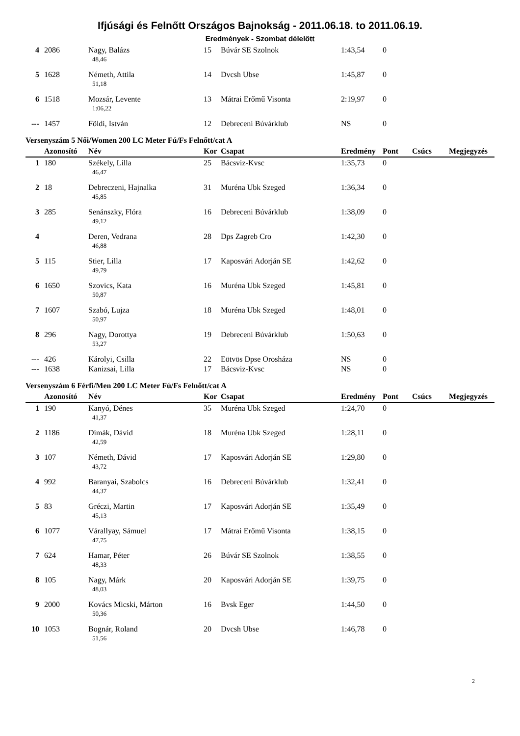Ifjúsági és Felnőtt Országos Bajnokság - 2011.06.18. to 2011.06.19.
Eredmények - Szombat délelőtt
| 4 | 2086 | Nagy, Balázs | 15 | Búvár SE Szolnok | 1:43,54 | 0 | | |
| | | 48,46 | | | | | | |
| 5 | 1628 | Németh, Attila | 14 | Dvcsh Ubse | 1:45,87 | 0 | | |
| | | 51,18 | | | | | | |
| 6 | 1518 | Mozsár, Levente | 13 | Mátrai Erőmű Visonta | 2:19,97 | 0 | | |
| | | 1:06,22 | | | | | | |
| --- | 1457 | Földi, István | 12 | Debreceni Búvárklub | NS | 0 | | |
Versenyszám 5 Női/Women 200 LC Meter Fú/Fs Felnőtt/cat A
| | Azonosító | Név | Kor | Csapat | Eredmény | Pont | Csúcs | Megjegyzés |
| --- | --- | --- | --- | --- | --- | --- | --- | --- |
| 1 | 180 | Székely, Lilla | 25 | Bácsviz-Kvsc | 1:35,73 | 0 | | |
| | | 46,47 | | | | | | |
| 2 | 18 | Debreczeni, Hajnalka | 31 | Muréna Ubk Szeged | 1:36,34 | 0 | | |
| | | 45,85 | | | | | | |
| 3 | 285 | Senánszky, Flóra | 16 | Debreceni Búvárklub | 1:38,09 | 0 | | |
| | | 49,12 | | | | | | |
| 4 | | Deren, Vedrana | 28 | Dps Zagreb Cro | 1:42,30 | 0 | | |
| | | 46,88 | | | | | | |
| 5 | 115 | Stier, Lilla | 17 | Kaposvári Adorján SE | 1:42,62 | 0 | | |
| | | 49,79 | | | | | | |
| 6 | 1650 | Szovics, Kata | 16 | Muréna Ubk Szeged | 1:45,81 | 0 | | |
| | | 50,87 | | | | | | |
| 7 | 1607 | Szabó, Lujza | 18 | Muréna Ubk Szeged | 1:48,01 | 0 | | |
| | | 50,97 | | | | | | |
| 8 | 296 | Nagy, Dorottya | 19 | Debreceni Búvárklub | 1:50,63 | 0 | | |
| | | 53,27 | | | | | | |
| --- | 426 | Károlyi, Csilla | 22 | Eötvös Dpse Orosháza | NS | 0 | | |
| --- | 1638 | Kanizsai, Lilla | 17 | Bácsviz-Kvsc | NS | 0 | | |
Versenyszám 6 Férfi/Men 200 LC Meter Fú/Fs Felnőtt/cat A
| | Azonosító | Név | Kor | Csapat | Eredmény | Pont | Csúcs | Megjegyzés |
| --- | --- | --- | --- | --- | --- | --- | --- | --- |
| 1 | 190 | Kanyó, Dénes | 35 | Muréna Ubk Szeged | 1:24,70 | 0 | | |
| | | 41,37 | | | | | | |
| 2 | 1186 | Dimák, Dávid | 18 | Muréna Ubk Szeged | 1:28,11 | 0 | | |
| | | 42,59 | | | | | | |
| 3 | 107 | Németh, Dávid | 17 | Kaposvári Adorján SE | 1:29,80 | 0 | | |
| | | 43,72 | | | | | | |
| 4 | 992 | Baranyai, Szabolcs | 16 | Debreceni Búvárklub | 1:32,41 | 0 | | |
| | | 44,37 | | | | | | |
| 5 | 83 | Gréczi, Martin | 17 | Kaposvári Adorján SE | 1:35,49 | 0 | | |
| | | 45,13 | | | | | | |
| 6 | 1077 | Várallyay, Sámuel | 17 | Mátrai Erőmű Visonta | 1:38,15 | 0 | | |
| | | 47,75 | | | | | | |
| 7 | 624 | Hamar, Péter | 26 | Búvár SE Szolnok | 1:38,55 | 0 | | |
| | | 48,33 | | | | | | |
| 8 | 105 | Nagy, Márk | 20 | Kaposvári Adorján SE | 1:39,75 | 0 | | |
| | | 48,03 | | | | | | |
| 9 | 2000 | Kovács Micski, Márton | 16 | Bvsk Eger | 1:44,50 | 0 | | |
| | | 50,36 | | | | | | |
| 10 | 1053 | Bognár, Roland | 20 | Dvcsh Ubse | 1:46,78 | 0 | | |
| | | 51,56 | | | | | | |
2